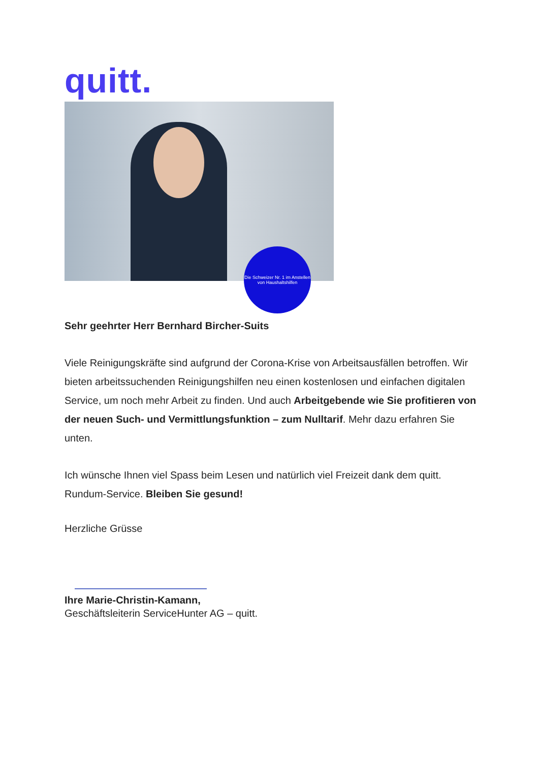quitt.
Die Schweizer Nr. 1 im Anstellen von Haushaltshilfen
Sehr geehrter Herr Bernhard Bircher-Suits
Viele Reinigungskräfte sind aufgrund der Corona-Krise von Arbeitsausfällen betroffen. Wir bieten arbeitssuchenden Reinigungshilfen neu einen kostenlosen und einfachen digitalen Service, um noch mehr Arbeit zu finden. Und auch Arbeitgebende wie Sie profitieren von der neuen Such- und Vermittlungsfunktion – zum Nulltarif. Mehr dazu erfahren Sie unten.
Ich wünsche Ihnen viel Spass beim Lesen und natürlich viel Freizeit dank dem quitt. Rundum-Service. Bleiben Sie gesund!
Herzliche Grüsse
Ihre Marie-Christin-Kamann,
Geschäftsleiterin ServiceHunter AG – quitt.